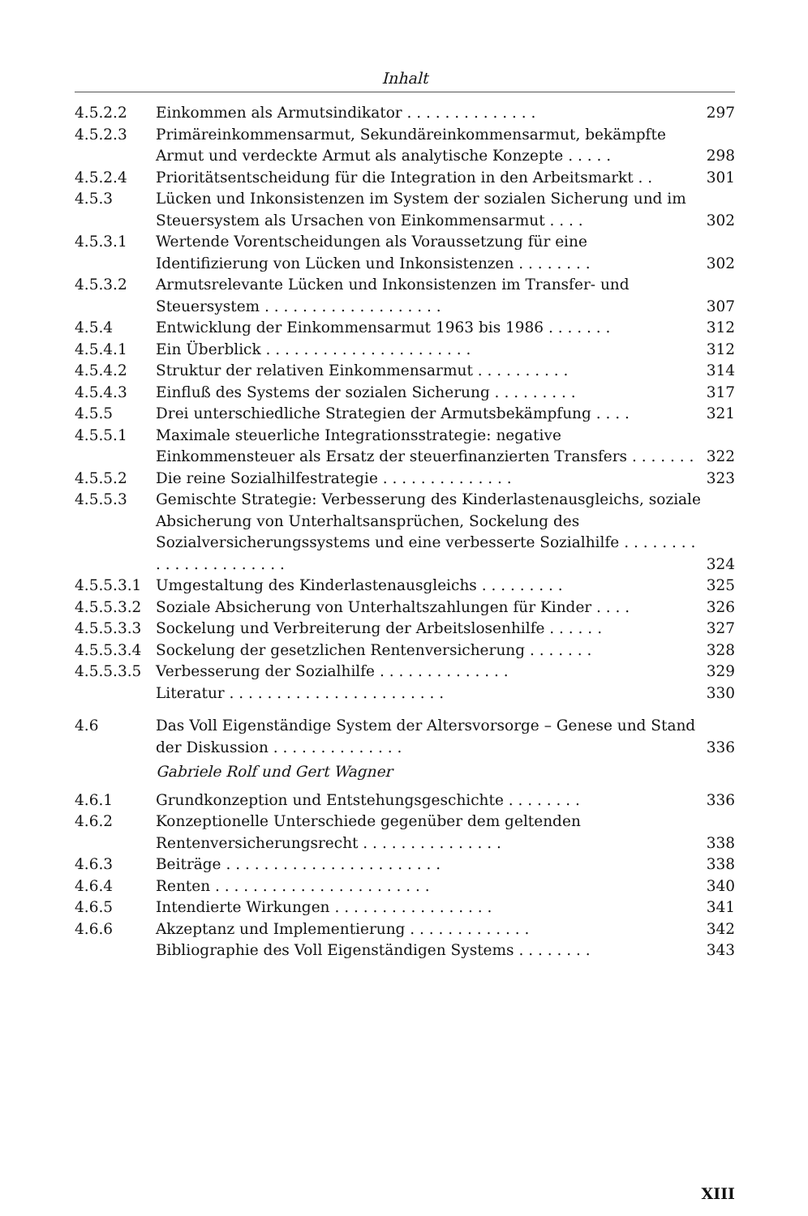Inhalt
| 4.5.2.2 | Einkommen als Armutsindikator . . . . . . . . . . . . . . | 297 |
| 4.5.2.3 | Primäreinkommensarmut, Sekundäreinkommensarmut, bekämpfte Armut und verdeckte Armut als analytische Konzepte . . . . . | 298 |
| 4.5.2.4 | Prioritätsentscheidung für die Integration in den Arbeitsmarkt . . | 301 |
| 4.5.3 | Lücken und Inkonsistenzen im System der sozialen Sicherung und im Steuersystem als Ursachen von Einkommensarmut . . . . | 302 |
| 4.5.3.1 | Wertende Vorentscheidungen als Voraussetzung für eine Identifizierung von Lücken und Inkonsistenzen . . . . . . . . | 302 |
| 4.5.3.2 | Armutsrelevante Lücken und Inkonsistenzen im Transfer- und Steuersystem . . . . . . . . . . . . . . . . . . . | 307 |
| 4.5.4 | Entwicklung der Einkommensarmut 1963 bis 1986 . . . . . . . | 312 |
| 4.5.4.1 | Ein Überblick . . . . . . . . . . . . . . . . . . . . . . | 312 |
| 4.5.4.2 | Struktur der relativen Einkommensarmut . . . . . . . . . . | 314 |
| 4.5.4.3 | Einfluß des Systems der sozialen Sicherung . . . . . . . . . | 317 |
| 4.5.5 | Drei unterschiedliche Strategien der Armutsbekämpfung . . . . | 321 |
| 4.5.5.1 | Maximale steuerliche Integrationsstrategie: negative Einkommensteuer als Ersatz der steuerfinanzierten Transfers . . . . . . . | 322 |
| 4.5.5.2 | Die reine Sozialhilfestrategie . . . . . . . . . . . . . . | 323 |
| 4.5.5.3 | Gemischte Strategie: Verbesserung des Kinderlastenausgleichs, soziale Absicherung von Unterhaltsansprüchen, Sockelung des Sozialversicherungssystems und eine verbesserte Sozialhilfe . . . . . . . . . . . . . . . . . . . . . . | 324 |
| 4.5.5.3.1 | Umgestaltung des Kinderlastenausgleichs . . . . . . . . . | 325 |
| 4.5.5.3.2 | Soziale Absicherung von Unterhaltszahlungen für Kinder . . . . | 326 |
| 4.5.5.3.3 | Sockelung und Verbreiterung der Arbeitslosenhilfe . . . . . . | 327 |
| 4.5.5.3.4 | Sockelung der gesetzlichen Rentenversicherung . . . . . . . | 328 |
| 4.5.5.3.5 | Verbesserung der Sozialhilfe . . . . . . . . . . . . . . | 329 |
| | Literatur . . . . . . . . . . . . . . . . . . . . . . . | 330 |
| 4.6 | Das Voll Eigenständige System der Altersvorsorge – Genese und Stand der Diskussion . . . . . . . . . . . . . . | 336 |
| | Gabriele Rolf und Gert Wagner | |
| 4.6.1 | Grundkonzeption und Entstehungsgeschichte . . . . . . . . | 336 |
| 4.6.2 | Konzeptionelle Unterschiede gegenüber dem geltenden Rentenversicherungsrecht . . . . . . . . . . . . . . . | 338 |
| 4.6.3 | Beiträge . . . . . . . . . . . . . . . . . . . . . . . | 338 |
| 4.6.4 | Renten . . . . . . . . . . . . . . . . . . . . . . . | 340 |
| 4.6.5 | Intendierte Wirkungen . . . . . . . . . . . . . . . . . | 341 |
| 4.6.6 | Akzeptanz und Implementierung . . . . . . . . . . . . . | 342 |
| | Bibliographie des Voll Eigenständigen Systems . . . . . . . . | 343 |
XIII